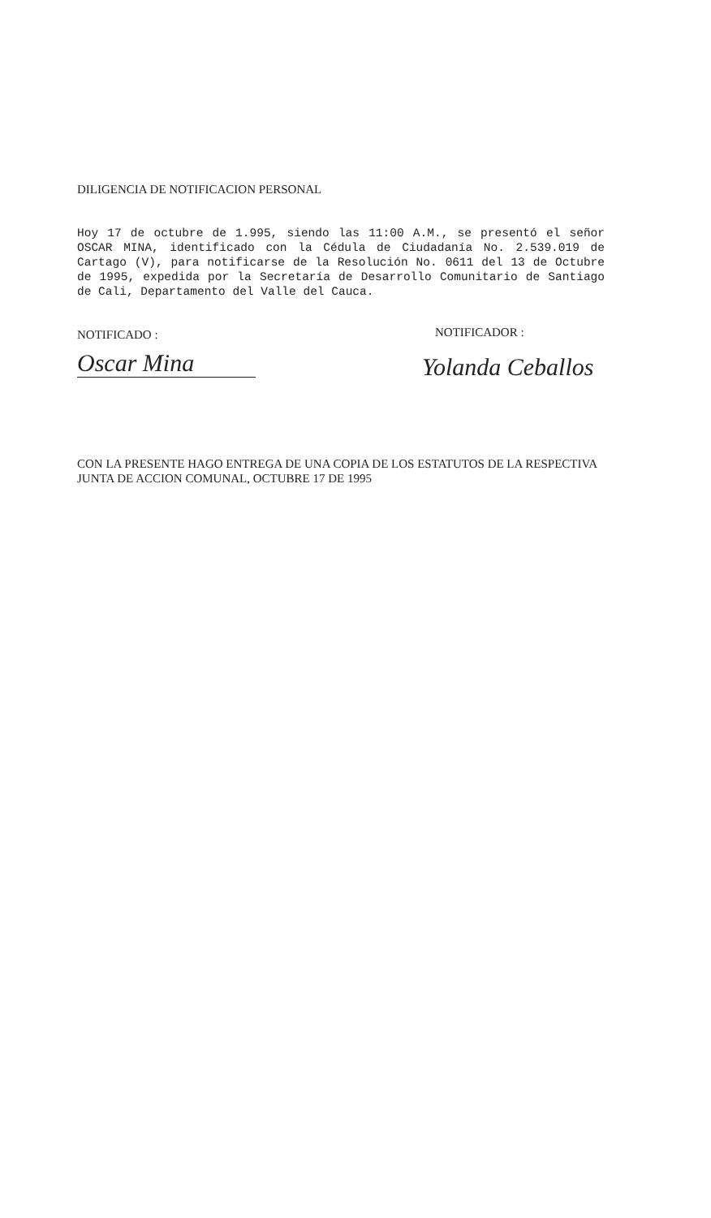DILIGENCIA DE NOTIFICACION PERSONAL
Hoy 17 de octubre de 1.995, siendo las 11:00 A.M., se presentó el señor OSCAR MINA, identificado con la Cédula de Ciudadanía No. 2.539.019 de Cartago (V), para notificarse de la Resolución No. 0611 del 13 de Octubre de 1995, expedida por la Secretaría de Desarrollo Comunitario de Santiago de Cali, Departamento del Valle del Cauca.
NOTIFICADO : NOTIFICADOR :
Oscar Mina
Yolanda Ceballos
CON LA PRESENTE HAGO ENTREGA DE UNA COPIA DE LOS ESTATUTOS DE LA RESPECTIVA JUNTA DE ACCION COMUNAL, OCTUBRE 17 DE 1995